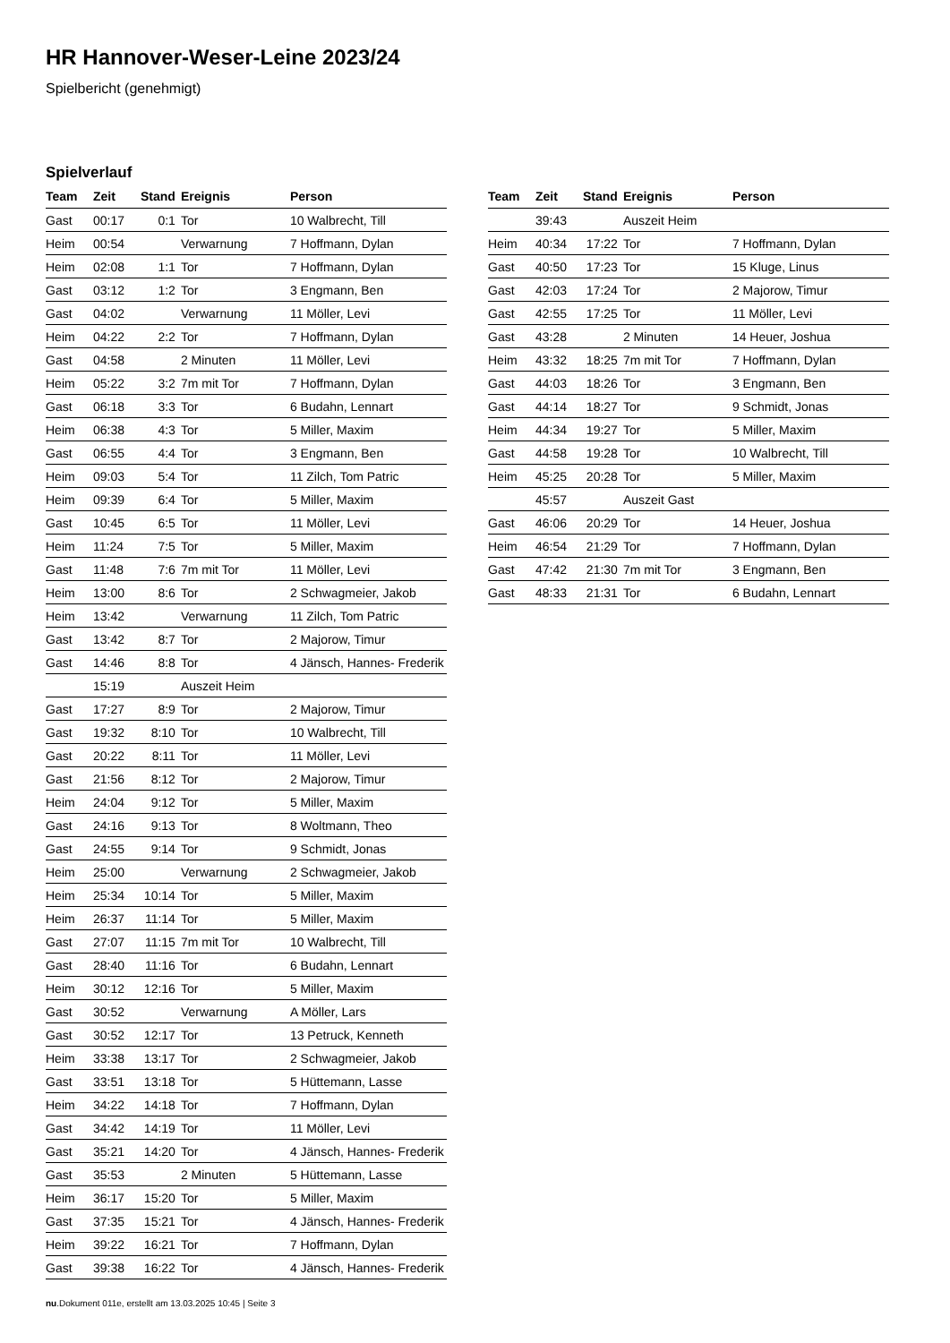HR Hannover-Weser-Leine 2023/24
Spielbericht (genehmigt)
Spielverlauf
| Team | Zeit | Stand | Ereignis | Person |
| --- | --- | --- | --- | --- |
| Gast | 00:17 | 0:1 | Tor | 10 Walbrecht, Till |
| Heim | 00:54 | | Verwarnung | 7 Hoffmann, Dylan |
| Heim | 02:08 | 1:1 | Tor | 7 Hoffmann, Dylan |
| Gast | 03:12 | 1:2 | Tor | 3 Engmann, Ben |
| Gast | 04:02 | | Verwarnung | 11 Möller, Levi |
| Heim | 04:22 | 2:2 | Tor | 7 Hoffmann, Dylan |
| Gast | 04:58 | | 2 Minuten | 11 Möller, Levi |
| Heim | 05:22 | 3:2 | 7m mit Tor | 7 Hoffmann, Dylan |
| Gast | 06:18 | 3:3 | Tor | 6 Budahn, Lennart |
| Heim | 06:38 | 4:3 | Tor | 5 Miller, Maxim |
| Gast | 06:55 | 4:4 | Tor | 3 Engmann, Ben |
| Heim | 09:03 | 5:4 | Tor | 11 Zilch, Tom Patric |
| Heim | 09:39 | 6:4 | Tor | 5 Miller, Maxim |
| Gast | 10:45 | 6:5 | Tor | 11 Möller, Levi |
| Heim | 11:24 | 7:5 | Tor | 5 Miller, Maxim |
| Gast | 11:48 | 7:6 | 7m mit Tor | 11 Möller, Levi |
| Heim | 13:00 | 8:6 | Tor | 2 Schwagmeier, Jakob |
| Heim | 13:42 | | Verwarnung | 11 Zilch, Tom Patric |
| Gast | 13:42 | 8:7 | Tor | 2 Majorow, Timur |
| Gast | 14:46 | 8:8 | Tor | 4 Jänsch, Hannes- Frederik |
| | 15:19 | | Auszeit Heim | |
| Gast | 17:27 | 8:9 | Tor | 2 Majorow, Timur |
| Gast | 19:32 | 8:10 | Tor | 10 Walbrecht, Till |
| Gast | 20:22 | 8:11 | Tor | 11 Möller, Levi |
| Gast | 21:56 | 8:12 | Tor | 2 Majorow, Timur |
| Heim | 24:04 | 9:12 | Tor | 5 Miller, Maxim |
| Gast | 24:16 | 9:13 | Tor | 8 Woltmann, Theo |
| Gast | 24:55 | 9:14 | Tor | 9 Schmidt, Jonas |
| Heim | 25:00 | | Verwarnung | 2 Schwagmeier, Jakob |
| Heim | 25:34 | 10:14 | Tor | 5 Miller, Maxim |
| Heim | 26:37 | 11:14 | Tor | 5 Miller, Maxim |
| Gast | 27:07 | 11:15 | 7m mit Tor | 10 Walbrecht, Till |
| Gast | 28:40 | 11:16 | Tor | 6 Budahn, Lennart |
| Heim | 30:12 | 12:16 | Tor | 5 Miller, Maxim |
| Gast | 30:52 | | Verwarnung | A Möller, Lars |
| Gast | 30:52 | 12:17 | Tor | 13 Petruck, Kenneth |
| Heim | 33:38 | 13:17 | Tor | 2 Schwagmeier, Jakob |
| Gast | 33:51 | 13:18 | Tor | 5 Hüttemann, Lasse |
| Heim | 34:22 | 14:18 | Tor | 7 Hoffmann, Dylan |
| Gast | 34:42 | 14:19 | Tor | 11 Möller, Levi |
| Gast | 35:21 | 14:20 | Tor | 4 Jänsch, Hannes- Frederik |
| Gast | 35:53 | | 2 Minuten | 5 Hüttemann, Lasse |
| Heim | 36:17 | 15:20 | Tor | 5 Miller, Maxim |
| Gast | 37:35 | 15:21 | Tor | 4 Jänsch, Hannes- Frederik |
| Heim | 39:22 | 16:21 | Tor | 7 Hoffmann, Dylan |
| Gast | 39:38 | 16:22 | Tor | 4 Jänsch, Hannes- Frederik |
| Team | Zeit | Stand | Ereignis | Person |
| --- | --- | --- | --- | --- |
| | 39:43 | | Auszeit Heim | |
| Heim | 40:34 | 17:22 | Tor | 7 Hoffmann, Dylan |
| Gast | 40:50 | 17:23 | Tor | 15 Kluge, Linus |
| Gast | 42:03 | 17:24 | Tor | 2 Majorow, Timur |
| Gast | 42:55 | 17:25 | Tor | 11 Möller, Levi |
| Gast | 43:28 | | 2 Minuten | 14 Heuer, Joshua |
| Heim | 43:32 | 18:25 | 7m mit Tor | 7 Hoffmann, Dylan |
| Gast | 44:03 | 18:26 | Tor | 3 Engmann, Ben |
| Gast | 44:14 | 18:27 | Tor | 9 Schmidt, Jonas |
| Heim | 44:34 | 19:27 | Tor | 5 Miller, Maxim |
| Gast | 44:58 | 19:28 | Tor | 10 Walbrecht, Till |
| Heim | 45:25 | 20:28 | Tor | 5 Miller, Maxim |
| | 45:57 | | Auszeit Gast | |
| Gast | 46:06 | 20:29 | Tor | 14 Heuer, Joshua |
| Heim | 46:54 | 21:29 | Tor | 7 Hoffmann, Dylan |
| Gast | 47:42 | 21:30 | 7m mit Tor | 3 Engmann, Ben |
| Gast | 48:33 | 21:31 | Tor | 6 Budahn, Lennart |
nu.Dokument 011e, erstellt am 13.03.2025 10:45 | Seite 3